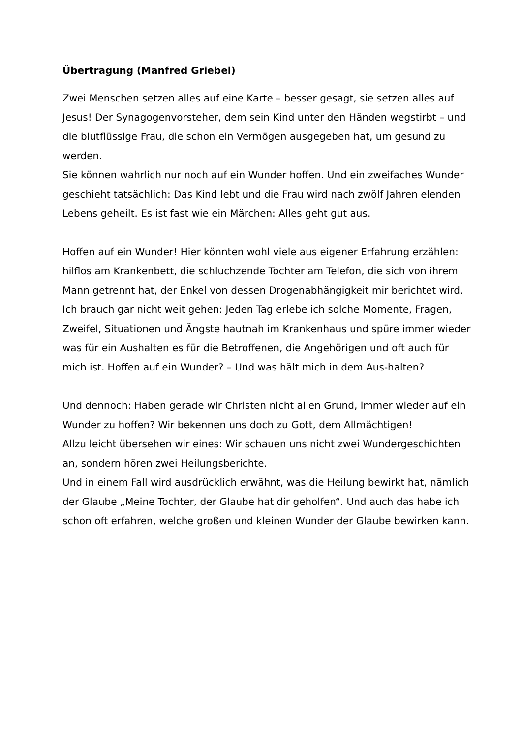Übertragung (Manfred Griebel)
Zwei Menschen setzen alles auf eine Karte – besser gesagt, sie setzen alles auf Jesus! Der Synagogenvorsteher, dem sein Kind unter den Händen wegstirbt – und die blutflüssige Frau, die schon ein Vermögen ausgegeben hat, um gesund zu werden.
Sie können wahrlich nur noch auf ein Wunder hoffen. Und ein zweifaches Wunder geschieht tatsächlich: Das Kind lebt und die Frau wird nach zwölf Jahren elenden Lebens geheilt. Es ist fast wie ein Märchen: Alles geht gut aus.
Hoffen auf ein Wunder! Hier könnten wohl viele aus eigener Erfahrung erzählen: hilflos am Krankenbett, die schluchzende Tochter am Telefon, die sich von ihrem Mann getrennt hat, der Enkel von dessen Drogenabhängigkeit mir berichtet wird.
Ich brauch gar nicht weit gehen: Jeden Tag erlebe ich solche Momente, Fragen, Zweifel, Situationen und Ängste hautnah im Krankenhaus und spüre immer wieder was für ein Aushalten es für die Betroffenen, die Angehörigen und oft auch für mich ist. Hoffen auf ein Wunder? – Und was hält mich in dem Aus-halten?
Und dennoch: Haben gerade wir Christen nicht allen Grund, immer wieder auf ein Wunder zu hoffen? Wir bekennen uns doch zu Gott, dem Allmächtigen!
Allzu leicht übersehen wir eines: Wir schauen uns nicht zwei Wundergeschichten an, sondern hören zwei Heilungsberichte.
Und in einem Fall wird ausdrücklich erwähnt, was die Heilung bewirkt hat, nämlich der Glaube „Meine Tochter, der Glaube hat dir geholfen“. Und auch das habe ich schon oft erfahren, welche großen und kleinen Wunder der Glaube bewirken kann.